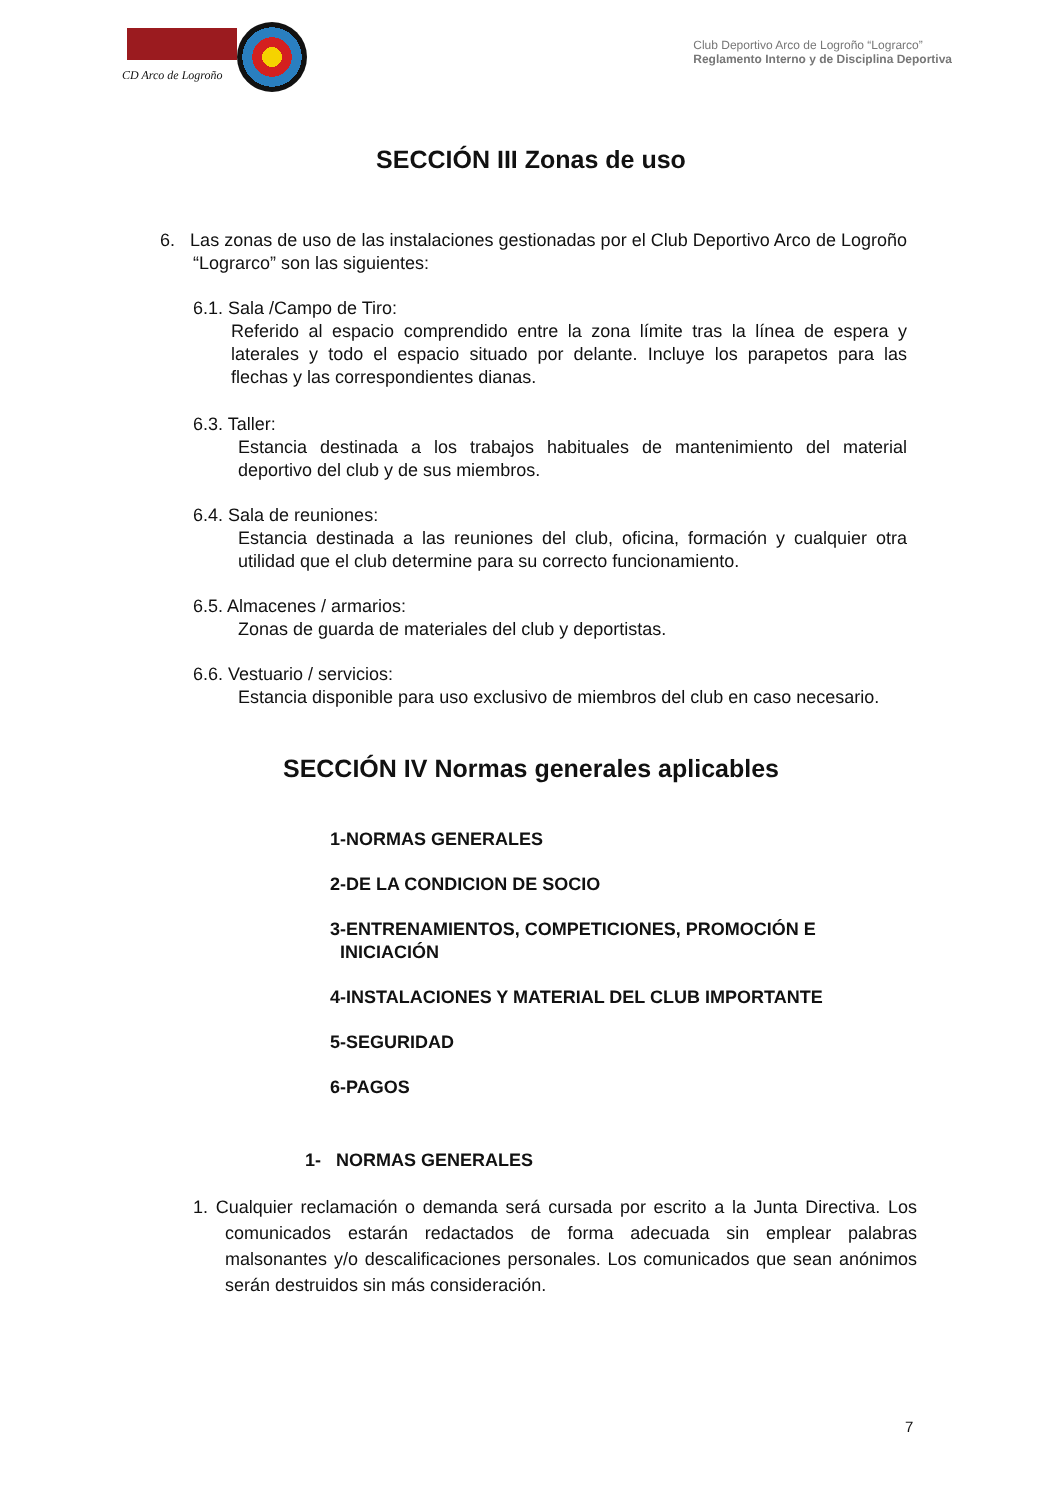CD Arco de Logroño
Club Deportivo Arco de Logroño “Lograrco”
Reglamento Interno y de Disciplina Deportiva
SECCIÓN III Zonas de uso
6. Las zonas de uso de las instalaciones gestionadas por el Club Deportivo Arco de Logroño “Lograrco” son las siguientes:
6.1. Sala /Campo de Tiro:
Referido al espacio comprendido entre la zona límite tras la línea de espera y laterales y todo el espacio situado por delante. Incluye los parapetos para las flechas y las correspondientes dianas.
6.3. Taller:
Estancia destinada a los trabajos habituales de mantenimiento del material deportivo del club y de sus miembros.
6.4. Sala de reuniones:
Estancia destinada a las reuniones del club, oficina, formación y cualquier otra utilidad que el club determine para su correcto funcionamiento.
6.5. Almacenes / armarios:
Zonas de guarda de materiales del club y deportistas.
6.6. Vestuario / servicios:
Estancia disponible para uso exclusivo de miembros del club en caso necesario.
SECCIÓN IV Normas generales aplicables
1-NORMAS GENERALES
2-DE LA CONDICION DE SOCIO
3-ENTRENAMIENTOS, COMPETICIONES, PROMOCIÓN E
INICIACIÓN
4-INSTALACIONES Y MATERIAL DEL CLUB IMPORTANTE
5-SEGURIDAD
6-PAGOS
1- NORMAS GENERALES
1. Cualquier reclamación o demanda será cursada por escrito a la Junta Directiva. Los comunicados estarán redactados de forma adecuada sin emplear palabras malsonantes y/o descalificaciones personales. Los comunicados que sean anónimos serán destruidos sin más consideración.
7